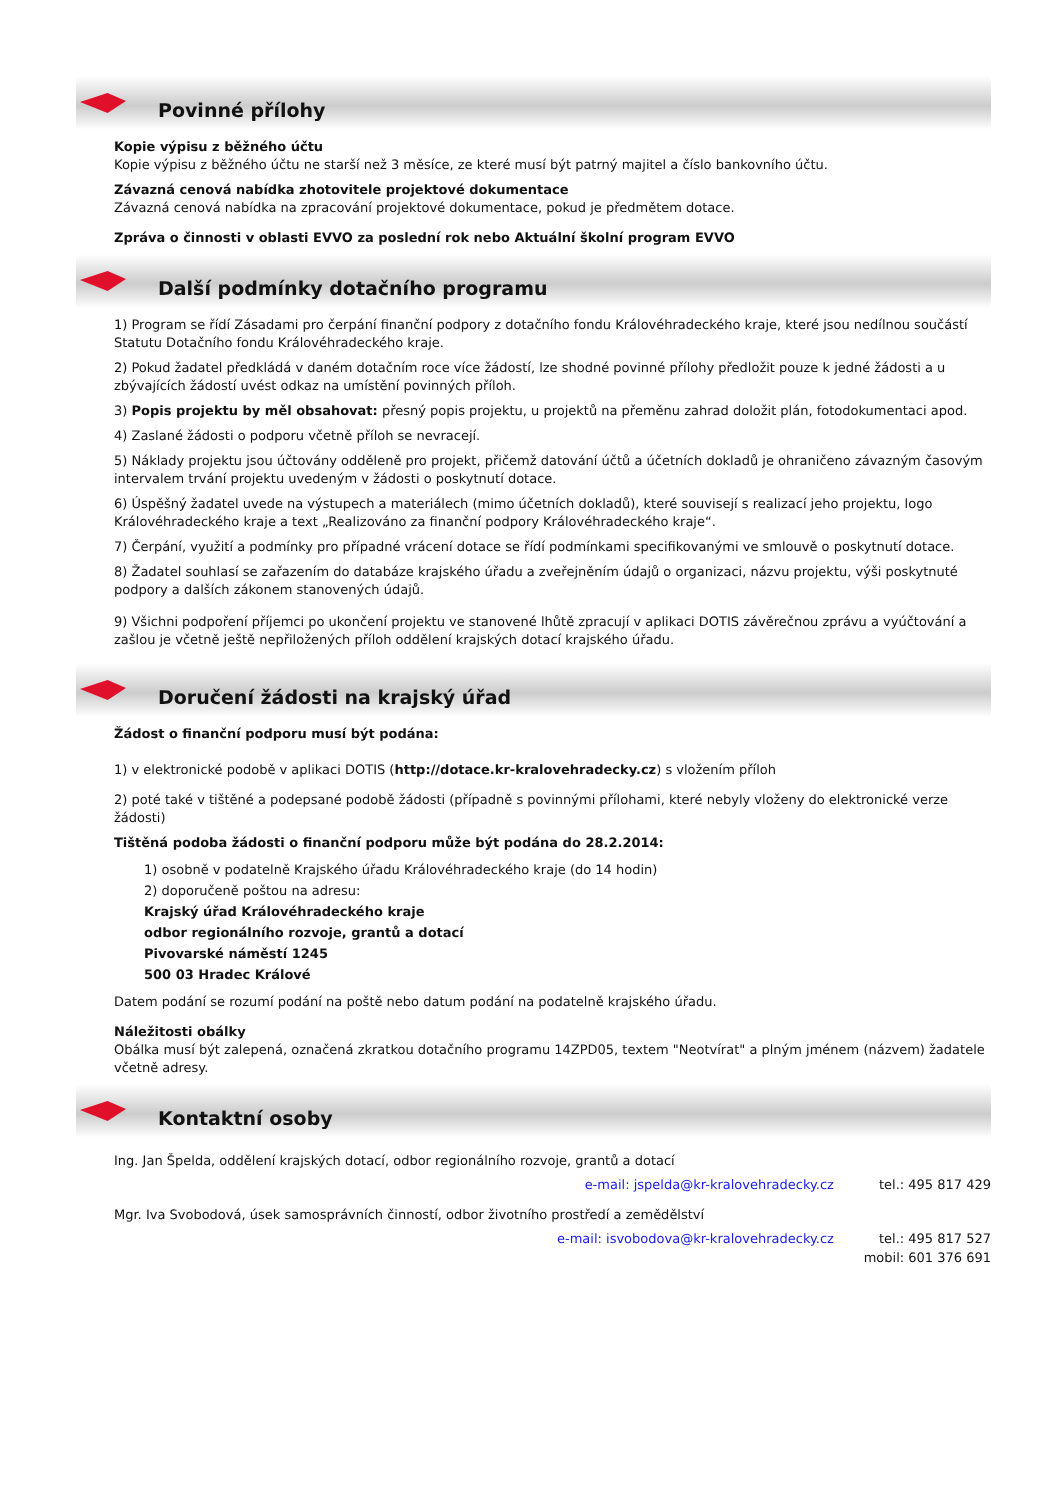Povinné přílohy
Kopie výpisu z běžného účtu
Kopie výpisu z běžného účtu ne starší než 3 měsíce, ze které musí být patrný majitel a číslo bankovního účtu.
Závazná cenová nabídka zhotovitele projektové dokumentace
Závazná cenová nabídka na zpracování projektové dokumentace, pokud je předmětem dotace.
Zpráva o činnosti v oblasti EVVO za poslední rok nebo Aktuální školní program EVVO
Další podmínky dotačního programu
1) Program se řídí Zásadami pro čerpání finanční podpory z dotačního fondu Královéhradeckého kraje, které jsou nedílnou součástí Statutu Dotačního fondu Královéhradeckého kraje.
2) Pokud žadatel předkládá v daném dotačním roce více žádostí, lze shodné povinné přílohy předložit pouze k jedné žádosti a u zbývajících žádostí uvést odkaz na umístění povinných příloh.
3) Popis projektu by měl obsahovat: přesný popis projektu, u projektů na přeměnu zahrad doložit plán, fotodokumentaci apod.
4) Zaslané žádosti o podporu včetně příloh se nevracejí.
5) Náklady projektu jsou účtovány odděleně pro projekt, přičemž datování účtů a účetních dokladů je ohraničeno závazným časovým intervalem trvání projektu uvedeným v žádosti o poskytnutí dotace.
6) Úspěšný žadatel uvede na výstupech a materiálech (mimo účetních dokladů), které souvisejí s realizací jeho projektu, logo Královéhradeckého kraje a text „Realizováno za finanční podpory Královéhradeckého kraje“.
7) Čerpání, využití a podmínky pro případné vrácení dotace se řídí podmínkami specifikovanými ve smlouvě o poskytnutí dotace.
8) Žadatel souhlasí se zařazením do databáze krajského úřadu a zveřejněním údajů o organizaci, názvu projektu, výši poskytnuté podpory a dalších zákonem stanovených údajů.
9) Všichni podpoření příjemci po ukončení projektu ve stanovené lhůtě zpracují v aplikaci DOTIS závěrečnou zprávu a vyúčtování a zašlou je včetně ještě nepřiložených příloh oddělení krajských dotací krajského úřadu.
Doručení žádosti na krajský úřad
Žádost o finanční podporu musí být podána:
1) v elektronické podobě v aplikaci DOTIS (http://dotace.kr-kralovehradecky.cz) s vložením příloh
2) poté také v tištěné a podepsané podobě žádosti (případně s povinnými přílohami, které nebyly vloženy do elektronické verze žádosti)
Tištěná podoba žádosti o finanční podporu může být podána do 28.2.2014:
1) osobně v podatelně Krajského úřadu Královéhradeckého kraje (do 14 hodin)
2) doporučeně poštou na adresu:
Krajský úřad Královéhradeckého kraje
odbor regionálního rozvoje, grantů a dotací
Pivovarské náměstí 1245
500 03 Hradec Králové
Datem podání se rozumí podání na poště nebo datum podání na podatelně krajského úřadu.
Náležitosti obálky
Obálka musí být zalepená, označená zkratkou dotačního programu 14ZPD05, textem "Neotvírat" a plným jménem (názvem) žadatele včetně adresy.
Kontaktní osoby
Ing. Jan Špelda, oddělení krajských dotací, odbor regionálního rozvoje, grantů a dotací
e-mail: jspelda@kr-kralovehradecky.cz tel.: 495 817 429
Mgr. Iva Svobodová, úsek samosprávních činností, odbor životního prostředí a zemědělství
e-mail: isvobodova@kr-kralovehradecky.cz tel.: 495 817 527
mobil: 601 376 691